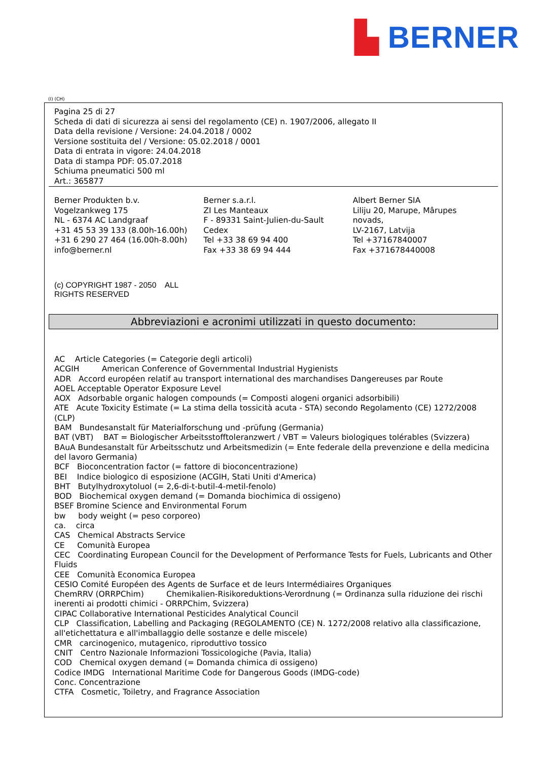▙ BERNER
(I) (CH)
Pagina 25 di 27
Scheda di dati di sicurezza ai sensi del regolamento (CE) n. 1907/2006, allegato II
Data della revisione / Versione: 24.04.2018 / 0002
Versione sostituita del / Versione: 05.02.2018 / 0001
Data di entrata in vigore: 24.04.2018
Data di stampa PDF: 05.07.2018
Schiuma pneumatici 500 ml
Art.: 365877
Berner Produkten b.v.
Vogelzankweg 175
NL - 6374 AC Landgraaf
+31 45 53 39 133 (8.00h-16.00h)
+31 6 290 27 464 (16.00h-8.00h)
info@berner.nl
Berner s.a.r.l.
ZI Les Manteaux
F - 89331 Saint-Julien-du-Sault
Cedex
Tel +33 38 69 94 400
Fax +33 38 69 94 444
Albert Berner SIA
Liliju 20, Marupe, Mârupes
novads,
LV-2167, Latvija
Tel +37167840007
Fax +371678440008
(c) COPYRIGHT 1987 - 2050 ALL
RIGHTS RESERVED
Abbreviazioni e acronimi utilizzati in questo documento:
AC Article Categories (= Categorie degli articoli)
ACGIH American Conference of Governmental Industrial Hygienists
ADR Accord européen relatif au transport international des marchandises Dangereuses par Route
AOEL Acceptable Operator Exposure Level
AOX Adsorbable organic halogen compounds (= Composti alogeni organici adsorbibili)
ATE Acute Toxicity Estimate (= La stima della tossicità acuta - STA) secondo Regolamento (CE) 1272/2008 (CLP)
BAM Bundesanstalt für Materialforschung und -prüfung (Germania)
BAT (VBT) BAT = Biologischer Arbeitsstofftoleranzwert / VBT = Valeurs biologiques tolérables (Svizzera)
BAuA Bundesanstalt für Arbeitsschutz und Arbeitsmedizin (= Ente federale della prevenzione e della medicina del lavoro Germania)
BCF Bioconcentration factor (= fattore di bioconcentrazione)
BEI Indice biologico di esposizione (ACGIH, Stati Uniti d'America)
BHT Butylhydroxytoluol (= 2,6-di-t-butil-4-metil-fenolo)
BOD Biochemical oxygen demand (= Domanda biochimica di ossigeno)
BSEF Bromine Science and Environmental Forum
bw body weight (= peso corporeo)
ca. circa
CAS Chemical Abstracts Service
CE Comunità Europea
CEC Coordinating European Council for the Development of Performance Tests for Fuels, Lubricants and Other Fluids
CEE Comunità Economica Europea
CESIO Comité Européen des Agents de Surface et de leurs Intermédiaires Organiques
ChemRRV (ORRPChim) Chemikalien-Risikoreduktions-Verordnung (= Ordinanza sulla riduzione dei rischi inerenti ai prodotti chimici - ORRPChim, Svizzera)
CIPAC Collaborative International Pesticides Analytical Council
CLP Classification, Labelling and Packaging (REGOLAMENTO (CE) N. 1272/2008 relativo alla classificazione, all'etichettatura e all'imballaggio delle sostanze e delle miscele)
CMR carcinogenico, mutagenico, riproduttivo tossico
CNIT Centro Nazionale Informazioni Tossicologiche (Pavia, Italia)
COD Chemical oxygen demand (= Domanda chimica di ossigeno)
Codice IMDG International Maritime Code for Dangerous Goods (IMDG-code)
Conc. Concentrazione
CTFA Cosmetic, Toiletry, and Fragrance Association